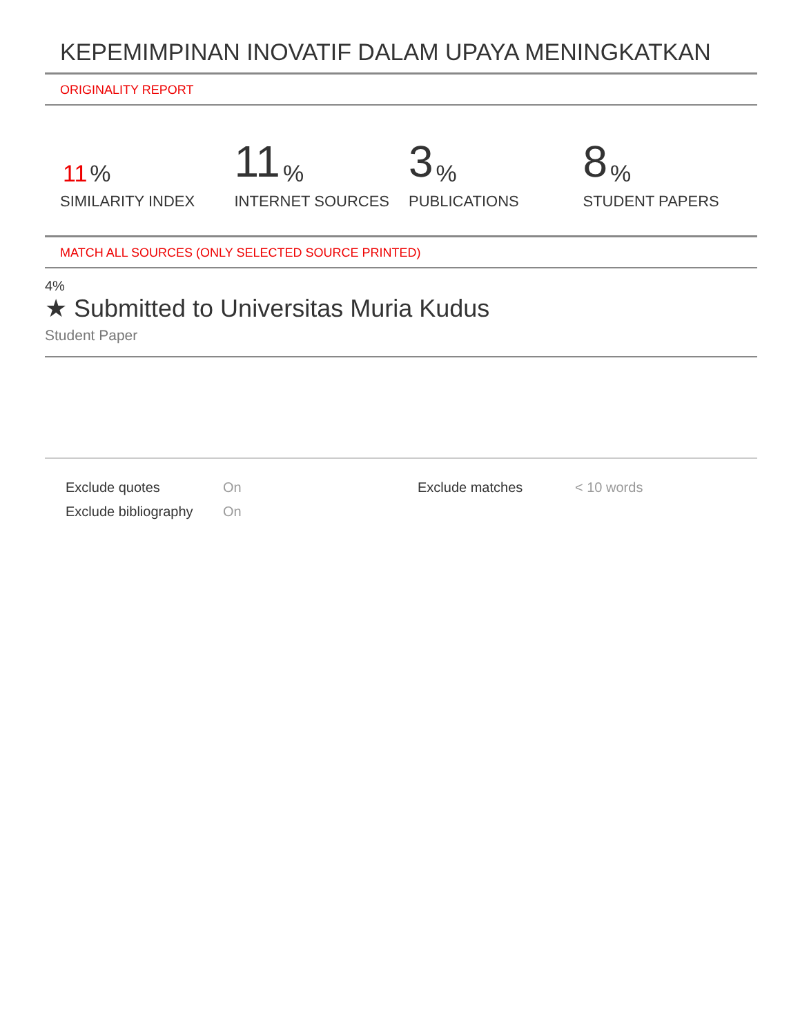KEPEMIMPINAN INOVATIF DALAM UPAYA MENINGKATKAN
ORIGINALITY REPORT
11%
SIMILARITY INDEX
11%
INTERNET SOURCES
3%
PUBLICATIONS
8%
STUDENT PAPERS
MATCH ALL SOURCES (ONLY SELECTED SOURCE PRINTED)
4%
★ Submitted to Universitas Muria Kudus
Student Paper
Exclude quotes On Exclude matches < 10 words
Exclude bibliography
On